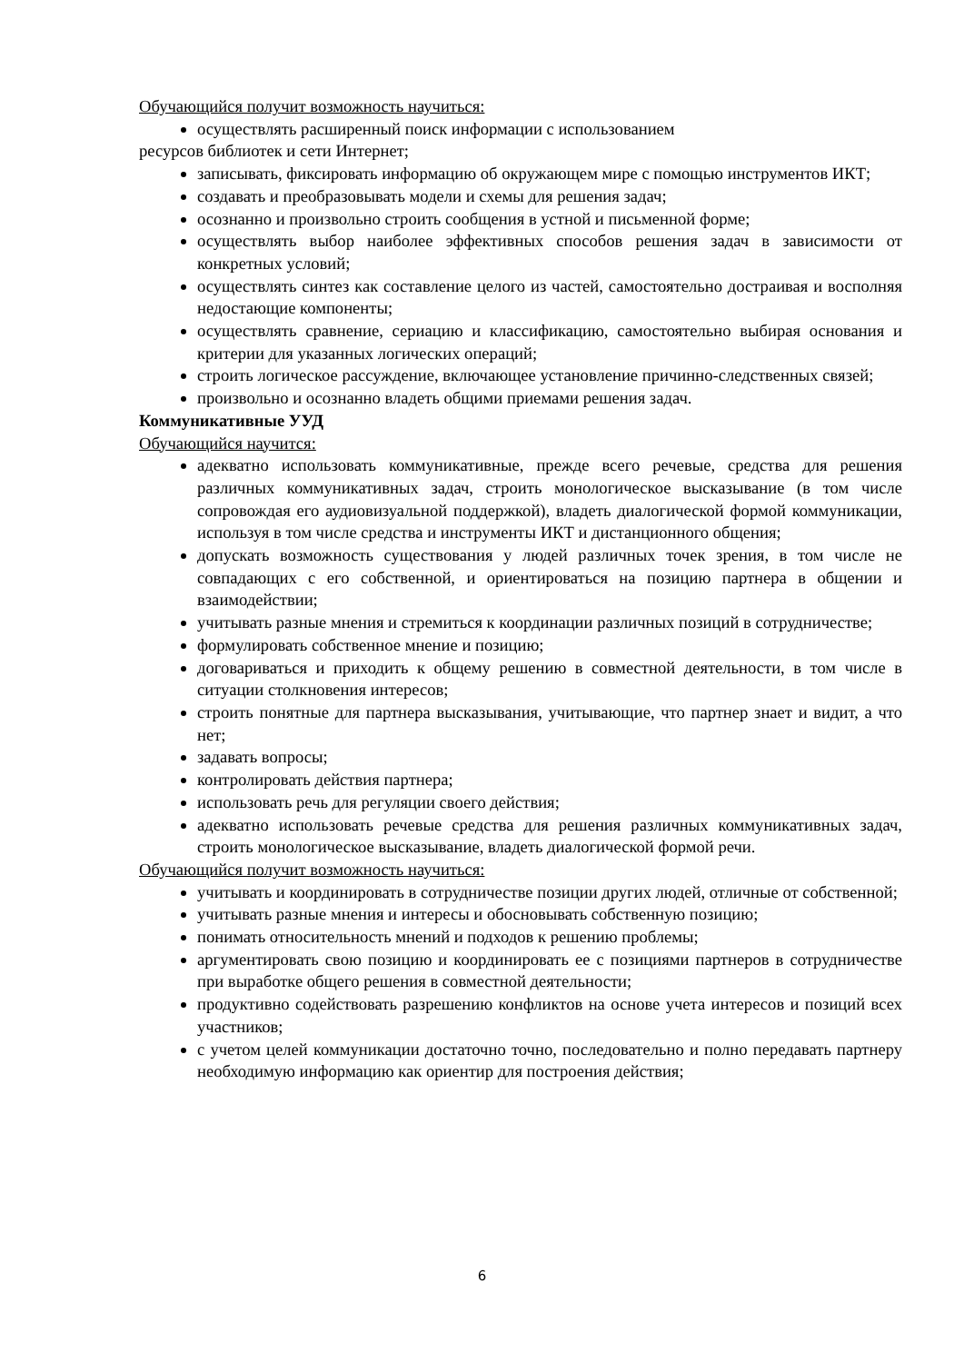Обучающийся получит возможность научиться:
осуществлять расширенный поиск информации с использованием
ресурсов библиотек и сети Интернет;
записывать, фиксировать информацию об окружающем мире с помощью инструментов ИКТ;
создавать и преобразовывать модели и схемы для решения задач;
осознанно и произвольно строить сообщения в устной и письменной форме;
осуществлять выбор наиболее эффективных способов решения задач в зависимости от конкретных условий;
осуществлять синтез как составление целого из частей, самостоятельно достраивая и восполняя недостающие компоненты;
осуществлять сравнение, сериацию и классификацию, самостоятельно выбирая основания и критерии для указанных логических операций;
строить логическое рассуждение, включающее установление причинно-следственных связей;
произвольно и осознанно владеть общими приемами решения задач.
Коммуникативные УУД
Обучающийся научится:
адекватно использовать коммуникативные, прежде всего речевые, средства для решения различных коммуникативных задач, строить монологическое высказывание (в том числе сопровождая его аудиовизуальной поддержкой), владеть диалогической формой коммуникации, используя в том числе средства и инструменты ИКТ и дистанционного общения;
допускать возможность существования у людей различных точек зрения, в том числе не совпадающих с его собственной, и ориентироваться на позицию партнера в общении и взаимодействии;
учитывать разные мнения и стремиться к координации различных позиций в сотрудничестве;
формулировать собственное мнение и позицию;
договариваться и приходить к общему решению в совместной деятельности, в том числе в ситуации столкновения интересов;
строить понятные для партнера высказывания, учитывающие, что партнер знает и видит, а что нет;
задавать вопросы;
контролировать действия партнера;
использовать речь для регуляции своего действия;
адекватно использовать речевые средства для решения различных коммуникативных задач, строить монологическое высказывание, владеть диалогической формой речи.
Обучающийся получит возможность научиться:
учитывать и координировать в сотрудничестве позиции других людей, отличные от собственной;
учитывать разные мнения и интересы и обосновывать собственную позицию;
понимать относительность мнений и подходов к решению проблемы;
аргументировать свою позицию и координировать ее с позициями партнеров в сотрудничестве при выработке общего решения в совместной деятельности;
продуктивно содействовать разрешению конфликтов на основе учета интересов и позиций всех участников;
с учетом целей коммуникации достаточно точно, последовательно и полно передавать партнеру необходимую информацию как ориентир для построения действия;
6